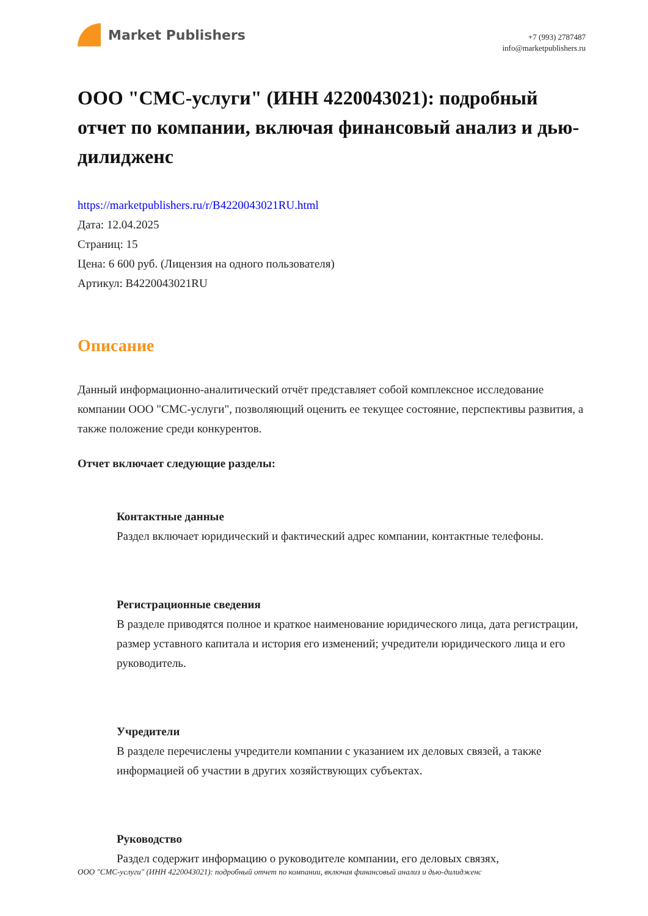Market Publishers
+7 (993) 2787487
info@marketpublishers.ru
ООО "СМС-услуги" (ИНН 4220043021): подробный отчет по компании, включая финансовый анализ и дью-дилидженс
https://marketpublishers.ru/r/B4220043021RU.html
Дата: 12.04.2025
Страниц: 15
Цена: 6 600 руб. (Лицензия на одного пользователя)
Артикул: B4220043021RU
Описание
Данный информационно-аналитический отчёт представляет собой комплексное исследование компании ООО "СМС-услуги", позволяющий оценить ее текущее состояние, перспективы развития, а также положение среди конкурентов.
Отчет включает следующие разделы:
Контактные данные
Раздел включает юридический и фактический адрес компании, контактные телефоны.
Регистрационные сведения
В разделе приводятся полное и краткое наименование юридического лица, дата регистрации, размер уставного капитала и история его изменений; учредители юридического лица и его руководитель.
Учредители
В разделе перечислены учредители компании с указанием их деловых связей, а также информацией об участии в других хозяйствующих субъектах.
Руководство
Раздел содержит информацию о руководителе компании, его деловых связях,
ООО "СМС-услуги" (ИНН 4220043021): подробный отчет по компании, включая финансовый анализ и дью-дилидженс